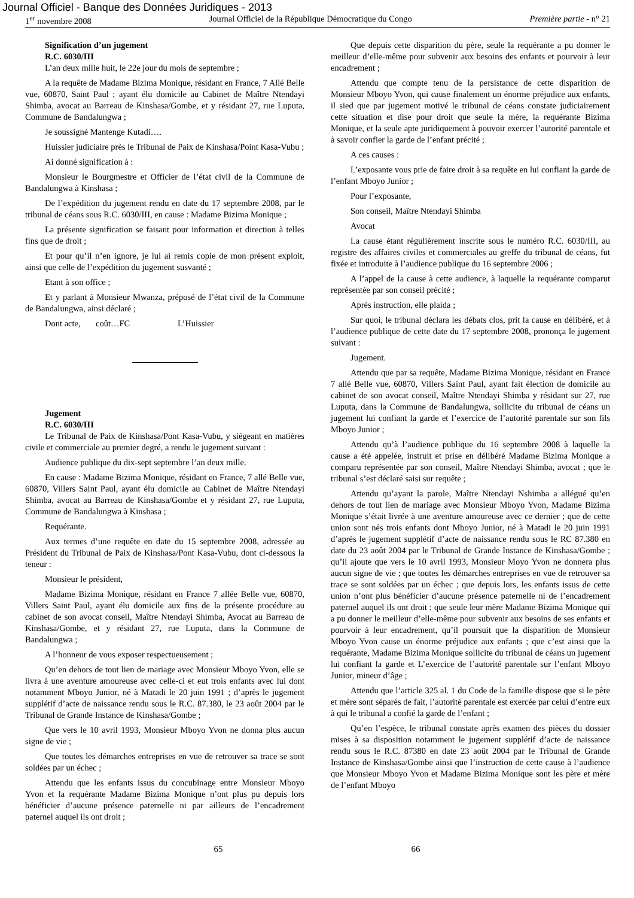Journal Officiel - Banque des Données Juridiques - 2013
1<sup>er</sup> novembre 2008 Journal Officiel de la République Démocratique du Congo Première partie - n° 21
Signification d’un jugement
R.C. 6030/III
L’an deux mille huit, le 22e jour du mois de septembre ;
A la requête de Madame Bizima Monique, résidant en France, 7 Allé Belle vue, 60870, Saint Paul ; ayant élu domicile au Cabinet de Maître Ntendayi Shimba, avocat au Barreau de Kinshasa/Gombe, et y résidant 27, rue Luputa, Commune de Bandalungwa ;
Je soussigné Mantenge Kutadi….
Huissier judiciaire près le Tribunal de Paix de Kinshasa/Point Kasa-Vubu ;
Ai donné signification à :
Monsieur le Bourgmestre et Officier de l’état civil de la Commune de Bandalungwa à Kinshasa ;
De l’expédition du jugement rendu en date du 17 septembre 2008, par le tribunal de céans sous R.C. 6030/III, en cause : Madame Bizima Monique ;
La présente signification se faisant pour information et direction à telles fins que de droit ;
Et pour qu’il n’en ignore, je lui ai remis copie de mon présent exploit, ainsi que celle de l’expédition du jugement susvanté ;
Etant à son office ;
Et y parlant à Monsieur Mwanza, préposé de l’état civil de la Commune de Bandalungwa, ainsi déclaré ;
Dont acte, coût…FC L’Huissier
Jugement
R.C. 6030/III
Le Tribunal de Paix de Kinshasa/Pont Kasa-Vubu, y siégeant en matières civile et commerciale au premier degré, a rendu le jugement suivant :
Audience publique du dix-sept septembre l’an deux mille.
En cause : Madame Bizima Monique, résidant en France, 7 allé Belle vue, 60870, Villers Saint Paul, ayant élu domicile au Cabinet de Maître Ntendayi Shimba, avocat au Barreau de Kinshasa/Gombe et y résidant 27, rue Luputa, Commune de Bandalungwa à Kinshasa ;
Requérante.
Aux termes d’une requête en date du 15 septembre 2008, adressée au Président du Tribunal de Paix de Kinshasa/Pont Kasa-Vubu, dont ci-dessous la teneur :
Monsieur le président,
Madame Bizima Monique, résidant en France 7 allée Belle vue, 60870, Villers Saint Paul, ayant élu domicile aux fins de la présente procédure au cabinet de son avocat conseil, Maître Ntendayi Shimba, Avocat au Barreau de Kinshasa/Gombe, et y résidant 27, rue Luputa, dans la Commune de Bandalungwa ;
A l’honneur de vous exposer respectueusement ;
Qu’en dehors de tout lien de mariage avec Monsieur Mboyo Yvon, elle se livra à une aventure amoureuse avec celle-ci et eut trois enfants avec lui dont notamment Mboyo Junior, né à Matadi le 20 juin 1991 ; d’après le jugement supplétif d’acte de naissance rendu sous le R.C. 87.380, le 23 août 2004 par le Tribunal de Grande Instance de Kinshasa/Gombe ;
Que vers le 10 avril 1993, Monsieur Mboyo Yvon ne donna plus aucun signe de vie ;
Que toutes les démarches entreprises en vue de retrouver sa trace se sont soldées par un échec ;
Attendu que les enfants issus du concubinage entre Monsieur Mboyo Yvon et la requérante Madame Bizima Monique n’ont plus pu depuis lors bénéficier d’aucune présence paternelle ni par ailleurs de l’encadrement paternel auquel ils ont droit ;
Que depuis cette disparition du père, seule la requérante a pu donner le meilleur d’elle-même pour subvenir aux besoins des enfants et pourvoir à leur encadrement ;
Attendu que compte tenu de la persistance de cette disparition de Monsieur Mboyo Yvon, qui cause finalement un énorme préjudice aux enfants, il sied que par jugement motivé le tribunal de céans constate judiciairement cette situation et dise pour droit que seule la mère, la requérante Bizima Monique, et la seule apte juridiquement à pouvoir exercer l’autorité parentale et à savoir confier la garde de l’enfant précité ;
A ces causes :
L’exposante vous prie de faire droit à sa requête en lui confiant la garde de l’enfant Mboyo Junior ;
Pour l’exposante,
Son conseil, Maître Ntendayi Shimba
Avocat
La cause étant régulièrement inscrite sous le numéro R.C. 6030/III, au registre des affaires civiles et commerciales au greffe du tribunal de céans, fut fixée et introduite à l’audience publique du 16 septembre 2006 ;
A l’appel de la cause à cette audience, à laquelle la requérante comparut représentée par son conseil précité ;
Après instruction, elle plaida ;
Sur quoi, le tribunal déclara les débats clos, prit la cause en délibéré, et à l’audience publique de cette date du 17 septembre 2008, prononça le jugement suivant :
Jugement.
Attendu que par sa requête, Madame Bizima Monique, résidant en France 7 allé Belle vue, 60870, Villers Saint Paul, ayant fait élection de domicile au cabinet de son avocat conseil, Maître Ntendayi Shimba y résidant sur 27, rue Luputa, dans la Commune de Bandalungwa, sollicite du tribunal de céans un jugement lui confiant la garde et l’exercice de l’autorité parentale sur son fils Mboyo Junior ;
Attendu qu’à l’audience publique du 16 septembre 2008 à laquelle la cause a été appelée, instruit et prise en délibéré Madame Bizima Monique a comparu représentée par son conseil, Maître Ntendayi Shimba, avocat ; que le tribunal s’est déclaré saisi sur requête ;
Attendu qu’ayant la parole, Maître Ntendayi Nshimba a allégué qu’en dehors de tout lien de mariage avec Monsieur Mboyo Yvon, Madame Bizima Monique s’était livrée à une aventure amoureuse avec ce dernier ; que de cette union sont nés trois enfants dont Mboyo Junior, né à Matadi le 20 juin 1991 d’après le jugement supplétif d’acte de naissance rendu sous le RC 87.380 en date du 23 août 2004 par le Tribunal de Grande Instance de Kinshasa/Gombe ; qu’il ajoute que vers le 10 avril 1993, Monsieur Moyo Yvon ne donnera plus aucun signe de vie ; que toutes les démarches entreprises en vue de retrouver sa trace se sont soldées par un échec ; que depuis lors, les enfants issus de cette union n’ont plus bénéficier d’aucune présence paternelle ni de l’encadrement paternel auquel ils ont droit ; que seule leur mère Madame Bizima Monique qui a pu donner le meilleur d’elle-même pour subvenir aux besoins de ses enfants et pourvoir à leur encadrement, qu’il poursuit que la disparition de Monsieur Mboyo Yvon cause un énorme préjudice aux enfants ; que c’est ainsi que la requérante, Madame Bizima Monique sollicite du tribunal de céans un jugement lui confiant la garde et L’exercice de l’autorité parentale sur l’enfant Mboyo Junior, mineur d’âge ;
Attendu que l’article 325 al. 1 du Code de la famille dispose que si le père et mère sont séparés de fait, l’autorité parentale est exercée par celui d’entre eux à qui le tribunal a confié la garde de l’enfant ;
Qu’en l’espèce, le tribunal constate après examen des pièces du dossier mises à sa disposition notamment le jugement supplétif d’acte de naissance rendu sous le R.C. 87380 en date 23 août 2004 par le Tribunal de Grande Instance de Kinshasa/Gombe ainsi que l’instruction de cette cause à l’audience que Monsieur Mboyo Yvon et Madame Bizima Monique sont les père et mère de l’enfant Mboyo
65 66